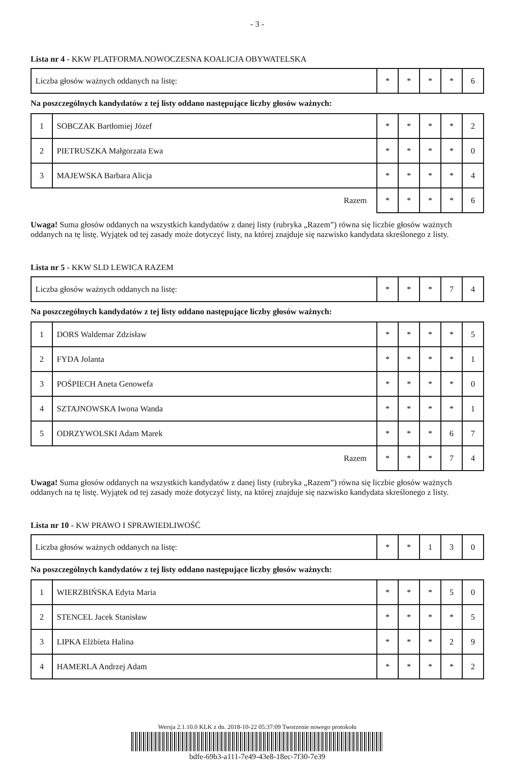- 3 -
Lista nr 4 - KKW PLATFORMA.NOWOCZESNA KOALICJA OBYWATELSKA
| Liczba głosów ważnych oddanych na listę: | * | * | * | * | 6 |
Na poszczególnych kandydatów z tej listy oddano następujące liczby głosów ważnych:
| 1 | SOBCZAK Bartłomiej Józef | * | * | * | * | 2 |
| 2 | PIETRUSZKA Małgorzata Ewa | * | * | * | * | 0 |
| 3 | MAJEWSKA Barbara Alicja | * | * | * | * | 4 |
| Razem | | * | * | * | * | 6 |
Uwaga! Suma głosów oddanych na wszystkich kandydatów z danej listy (rubryka „Razem”) równa się liczbie głosów ważnych oddanych na tę listę. Wyjątek od tej zasady może dotyczyć listy, na której znajduje się nazwisko kandydata skreślonego z listy.
Lista nr 5 - KKW SLD LEWICA RAZEM
| Liczba głosów ważnych oddanych na listę: | * | * | * | 7 | 4 |
Na poszczególnych kandydatów z tej listy oddano następujące liczby głosów ważnych:
| 1 | DORS Waldemar Zdzisław | * | * | * | * | 5 |
| 2 | FYDA Jolanta | * | * | * | * | 1 |
| 3 | POŚPIECH Aneta Genowefa | * | * | * | * | 0 |
| 4 | SZTAJNOWSKA Iwona Wanda | * | * | * | * | 1 |
| 5 | ODRZYWOLSKI Adam Marek | * | * | * | 6 | 7 |
| Razem | | * | * | * | 7 | 4 |
Uwaga! Suma głosów oddanych na wszystkich kandydatów z danej listy (rubryka „Razem”) równa się liczbie głosów ważnych oddanych na tę listę. Wyjątek od tej zasady może dotyczyć listy, na której znajduje się nazwisko kandydata skreślonego z listy.
Lista nr 10 - KW PRAWO I SPRAWIEDLIWOŚĆ
| Liczba głosów ważnych oddanych na listę: | * | * | 1 | 3 | 0 |
Na poszczególnych kandydatów z tej listy oddano następujące liczby głosów ważnych:
| 1 | WIERZBIŃSKA Edyta Maria | * | * | * | 5 | 0 |
| 2 | STENCEL Jacek Stanisław | * | * | * | * | 5 |
| 3 | LIPKA Elżbieta Halina | * | * | * | 2 | 9 |
| 4 | HAMERLA Andrzej Adam | * | * | * | * | 2 |
Wersja 2.1.10.0 KLK z dn. 2018-10-22 05:37:09 Tworzenie nowego protokołu
bdfe-69b3-a111-7e49-43e8-18ec-7f30-7e39